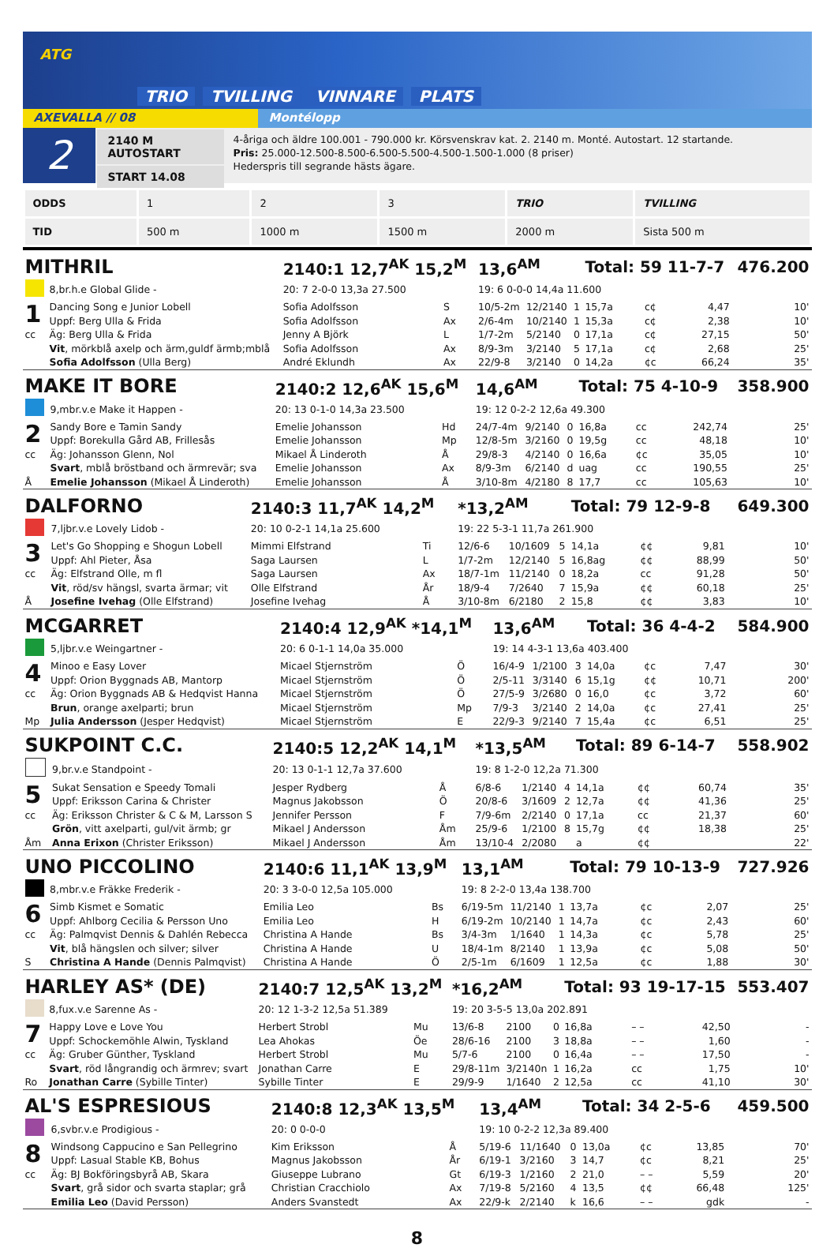ATG
TRIO TVILLING VINNARE PLATS
AXEVALLA // 08 Montélopp
2
2140 M AUTOSTART
START 14.08
4-åriga och äldre 100.001 - 790.000 kr. Körsvenskrav kat. 2. 2140 m. Monté. Autostart. 12 startande.
Pris: 25.000-12.500-8.500-6.500-5.500-4.500-1.500-1.000 (8 priser)
Hederspris till segrande hästs ägare.
| ODDS | 1 | 2 | 3 | TRIO | TVILLING |
| TID | 500 m | 1000 m | 1500 m | 2000 m | Sista 500 m |
| MITHRIL | | 2140:1 12,7<sup>AK</sup> 15,2<sup>M</sup> | | 13,6<sup>AM</sup> | | | Total: 59 11-7-7 | | | 476.200 |
| | 8,br.h.e Global Glide - | 20: 7 2-0-0 13,3a 27.500 | | 19: 6 0-0-0 14,4a 11.600 | | | | | | |
| 1 | Dancing Song e Junior Lobell | Sofia Adolfsson | S | 10/5-2m | 12/2140 | 1 | 15,7a | c¢ | 4,47 | 10' |
| | Uppf: Berg Ulla & Frida | Sofia Adolfsson | Ax | 2/6-4m | 10/2140 | 1 | 15,3a | c¢ | 2,38 | 10' |
| cc | Äg: Berg Ulla & Frida | Jenny A Björk | L | 1/7-2m | 5/2140 | 0 | 17,1a | c¢ | 27,15 | 50' |
| | Vit , mörkblå axelp och ärm,guldf ärmb;mblå | Sofia Adolfsson | Ax | 8/9-3m | 3/2140 | 5 | 17,1a | c¢ | 2,68 | 25' |
| | Sofia Adolfsson (Ulla Berg) | André Eklundh | Ax | 22/9-8 | 3/2140 | 0 | 14,2a | ¢c | 66,24 | 35' |
| MAKE IT BORE | | 2140:2 12,6<sup>AK</sup> 15,6<sup>M</sup> | | 14,6<sup>AM</sup> | | | Total: 75 4-10-9 | | | 358.900 |
| | 9,mbr.v.e Make it Happen - | 20: 13 0-1-0 14,3a 23.500 | | 19: 12 0-2-2 12,6a 49.300 | | | | | | |
| 2 | Sandy Bore e Tamin Sandy | Emelie Johansson | Hd | 24/7-4m | 9/2140 | 0 | 16,8a | cc | 242,74 | 25' |
| | Uppf: Borekulla Gård AB, Frillesås | Emelie Johansson | Mp | 12/8-5m | 3/2160 | 0 | 19,5g | cc | 48,18 | 10' |
| cc | Äg: Johansson Glenn, Nol | Mikael Å Linderoth | Å | 29/8-3 | 4/2140 | 0 | 16,6a | ¢c | 35,05 | 10' |
| | Svart , mblå bröstband och ärmrevär; sva | Emelie Johansson | Ax | 8/9-3m | 6/2140 | d | uag | cc | 190,55 | 25' |
| Å | Emelie Johansson (Mikael Å Linderoth) | Emelie Johansson | Å | 3/10-8m | 4/2180 | 8 | 17,7 | cc | 105,63 | 10' |
| DALFORNO | | 2140:3 11,7<sup>AK</sup> 14,2<sup>M</sup> | | *13,2<sup>AM</sup> | | | Total: 79 12-9-8 | | | 649.300 |
| | 7,ljbr.v.e Lovely Lidob - | 20: 10 0-2-1 14,1a 25.600 | | 19: 22 5-3-1 11,7a 261.900 | | | | | | |
| 3 | Let's Go Shopping e Shogun Lobell | Mimmi Elfstrand | Ti | 12/6-6 | 10/1609 | 5 | 14,1a | ¢¢ | 9,81 | 10' |
| | Uppf: Ahl Pieter, Åsa | Saga Laursen | L | 1/7-2m | 12/2140 | 5 | 16,8ag | ¢¢ | 88,99 | 50' |
| cc | Äg: Elfstrand Olle, m fl | Saga Laursen | Ax | 18/7-1m | 11/2140 | 0 | 18,2a | cc | 91,28 | 50' |
| | Vit , röd/sv hängsl, svarta ärmar; vit | Olle Elfstrand | År | 18/9-4 | 7/2640 | 7 | 15,9a | ¢¢ | 60,18 | 25' |
| Å | Josefine Ivehag (Olle Elfstrand) | Josefine Ivehag | Å | 3/10-8m | 6/2180 | 2 | 15,8 | ¢¢ | 3,83 | 10' |
| MCGARRET | | 2140:4 12,9<sup>AK</sup> *14,1<sup>M</sup> | | 13,6<sup>AM</sup> | | | Total: 36 4-4-2 | | | 584.900 |
| | 5,ljbr.v.e Weingartner - | 20: 6 0-1-1 14,0a 35.000 | | 19: 14 4-3-1 13,6a 403.400 | | | | | | |
| 4 | Minoo e Easy Lover | Micael Stjernström | Ö | 16/4-9 | 1/2100 | 3 | 14,0a | ¢c | 7,47 | 30' |
| | Uppf: Orion Byggnads AB, Mantorp | Micael Stjernström | Ö | 2/5-11 | 3/3140 | 6 | 15,1g | ¢¢ | 10,71 | 200' |
| cc | Äg: Orion Byggnads AB & Hedqvist Hanna | Micael Stjernström | Ö | 27/5-9 | 3/2680 | 0 | 16,0 | ¢c | 3,72 | 60' |
| | Brun , orange axelparti; brun | Micael Stjernström | Mp | 7/9-3 | 3/2140 | 2 | 14,0a | ¢c | 27,41 | 25' |
| Mp | Julia Andersson (Jesper Hedqvist) | Micael Stjernström | E | 22/9-3 | 9/2140 | 7 | 15,4a | ¢c | 6,51 | 25' |
| SUKPOINT C.C. | | 2140:5 12,2<sup>AK</sup> 14,1<sup>M</sup> | | *13,5<sup>AM</sup> | | | Total: 89 6-14-7 | | | 558.902 |
| | 9,br.v.e Standpoint - | 20: 13 0-1-1 12,7a 37.600 | | 19: 8 1-2-0 12,2a 71.300 | | | | | | |
| 5 | Sukat Sensation e Speedy Tomali | Jesper Rydberg | Å | 6/8-6 | 1/2140 | 4 | 14,1a | ¢¢ | 60,74 | 35' |
| | Uppf: Eriksson Carina & Christer | Magnus Jakobsson | Ö | 20/8-6 | 3/1609 | 2 | 12,7a | ¢¢ | 41,36 | 25' |
| cc | Äg: Eriksson Christer & C & M, Larsson S | Jennifer Persson | F | 7/9-6m | 2/2140 | 0 | 17,1a | cc | 21,37 | 60' |
| | Grön , vitt axelparti, gul/vit ärmb; gr | Mikael J Andersson | Åm | 25/9-6 | 1/2100 | 8 | 15,7g | ¢¢ | 18,38 | 25' |
| Åm | Anna Erixon (Christer Eriksson) | Mikael J Andersson | Åm | 13/10-4 | 2/2080 | | a | ¢¢ | | 22' |
| UNO PICCOLINO | | 2140:6 11,1<sup>AK</sup> 13,9<sup>M</sup> | | 13,1<sup>AM</sup> | | | Total: 79 10-13-9 | | | 727.926 |
| | 8,mbr.v.e Fräkke Frederik - | 20: 3 3-0-0 12,5a 105.000 | | 19: 8 2-2-0 13,4a 138.700 | | | | | | |
| 6 | Simb Kismet e Somatic | Emilia Leo | Bs | 6/19-5m | 11/2140 | 1 | 13,7a | ¢c | 2,07 | 25' |
| | Uppf: Ahlborg Cecilia & Persson Uno | Emilia Leo | H | 6/19-2m | 10/2140 | 1 | 14,7a | ¢c | 2,43 | 60' |
| cc | Äg: Palmqvist Dennis & Dahlén Rebecca | Christina A Hande | Bs | 3/4-3m | 1/1640 | 1 | 14,3a | ¢c | 5,78 | 25' |
| | Vit , blå hängslen och silver; silver | Christina A Hande | U | 18/4-1m | 8/2140 | 1 | 13,9a | ¢c | 5,08 | 50' |
| S | Christina A Hande (Dennis Palmqvist) | Christina A Hande | Ö | 2/5-1m | 6/1609 | 1 | 12,5a | ¢c | 1,88 | 30' |
| HARLEY AS* (DE) | | 2140:7 12,5<sup>AK</sup> 13,2<sup>M</sup> | | *16,2<sup>AM</sup> | | | Total: 93 19-17-15 | | | 553.407 |
| | 8,fux.v.e Sarenne As - | 20: 12 1-3-2 12,5a 51.389 | | 19: 20 3-5-5 13,0a 202.891 | | | | | | |
| 7 | Happy Love e Love You | Herbert Strobl | Mu | 13/6-8 | 2100 | 0 | 16,8a | – – | 42,50 | - |
| | Uppf: Schockemöhle Alwin, Tyskland | Lea Ahokas | Öe | 28/6-16 | 2100 | 3 | 18,8a | – – | 1,60 | - |
| cc | Äg: Gruber Günther, Tyskland | Herbert Strobl | Mu | 5/7-6 | 2100 | 0 | 16,4a | – – | 17,50 | - |
| | Svart , röd långrandig och ärmrev; svart | Jonathan Carre | E | 29/8-11m | 3/2140n | 1 | 16,2a | cc | 1,75 | 10' |
| Ro | Jonathan Carre (Sybille Tinter) | Sybille Tinter | E | 29/9-9 | 1/1640 | 2 | 12,5a | cc | 41,10 | 30' |
| AL'S ESPRESIOUS | | 2140:8 12,3<sup>AK</sup> 13,5<sup>M</sup> | | 13,4<sup>AM</sup> | | | Total: 34 2-5-6 | | | 459.500 |
| | 6,svbr.v.e Prodigious - | 20: 0 0-0-0 | | 19: 10 0-2-2 12,3a 89.400 | | | | | | |
| 8 | Windsong Cappucino e San Pellegrino | Kim Eriksson | Å | 5/19-6 | 11/1640 | 0 | 13,0a | ¢c | 13,85 | 70' |
| | Uppf: Lasual Stable KB, Bohus | Magnus Jakobsson | År | 6/19-1 | 3/2160 | 3 | 14,7 | ¢c | 8,21 | 25' |
| cc | Äg: BJ Bokföringsbyrå AB, Skara | Giuseppe Lubrano | Gt | 6/19-3 | 1/2160 | 2 | 21,0 | – – | 5,59 | 20' |
| | Svart , grå sidor och svarta staplar; grå | Christian Cracchiolo | Ax | 7/19-8 | 5/2160 | 4 | 13,5 | ¢¢ | 66,48 | 125' |
| | Emilia Leo (David Persson) | Anders Svanstedt | Ax | 22/9-k | 2/2140 | k | 16,6 | – – | gdk | - |
8